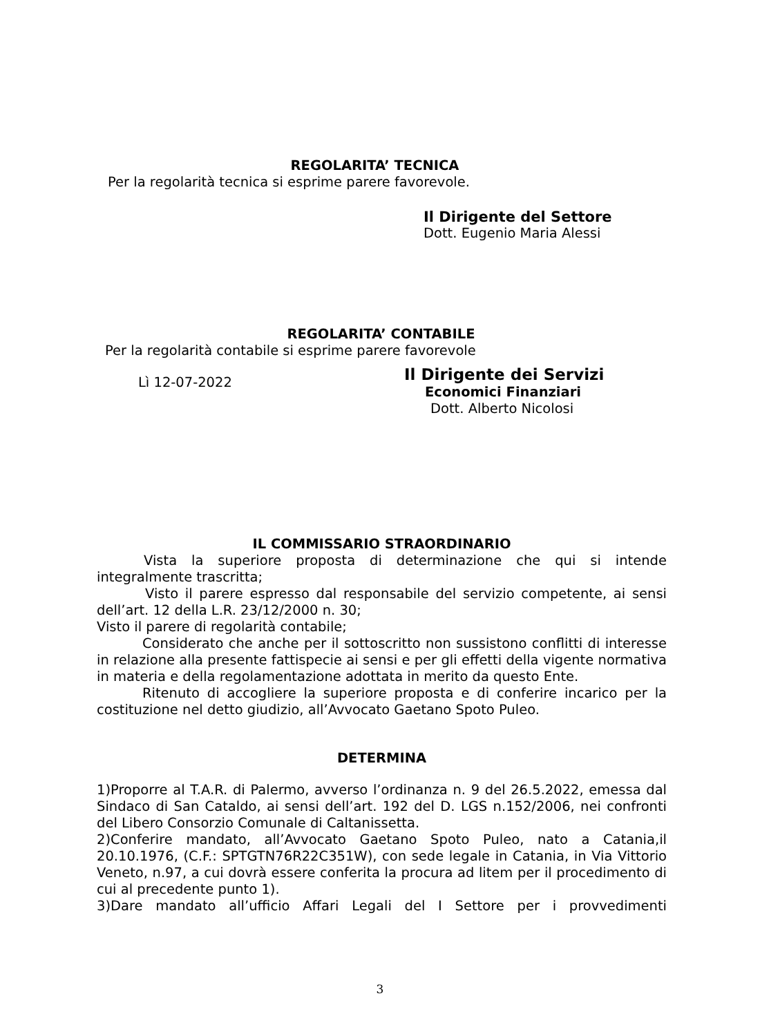REGOLARITA’ TECNICA
Per la regolarità tecnica si esprime parere favorevole.
Il Dirigente del Settore
Dott. Eugenio Maria Alessi
REGOLARITA’ CONTABILE
Per la regolarità contabile si esprime parere favorevole
Lì 12-07-2022
Il Dirigente dei Servizi
Economici Finanziari
Dott. Alberto Nicolosi
IL COMMISSARIO STRAORDINARIO
Vista la superiore proposta di determinazione che qui si intende integralmente trascritta;
Visto il parere espresso dal responsabile del servizio competente, ai sensi dell’art. 12 della L.R. 23/12/2000 n. 30;
Visto il parere di regolarità contabile;
Considerato che anche per il sottoscritto non sussistono conflitti di interesse in relazione alla presente fattispecie ai sensi e per gli effetti della vigente normativa in materia e della regolamentazione adottata in merito da questo Ente.
Ritenuto di accogliere la superiore proposta e di conferire incarico per la costituzione nel detto giudizio, all’Avvocato Gaetano Spoto Puleo.
DETERMINA
1)Proporre al T.A.R. di Palermo, avverso l’ordinanza n. 9 del 26.5.2022, emessa dal Sindaco di San Cataldo, ai sensi dell’art. 192 del D. LGS n.152/2006, nei confronti del Libero Consorzio Comunale di Caltanissetta.
2)Conferire mandato, all’Avvocato Gaetano Spoto Puleo, nato a Catania,il 20.10.1976, (C.F.: SPTGTN76R22C351W), con sede legale in Catania, in Via Vittorio Veneto, n.97, a cui dovrà essere conferita la procura ad litem per il procedimento di cui al precedente punto 1).
3)Dare mandato all’ufficio Affari Legali del I Settore per i provvedimenti
3